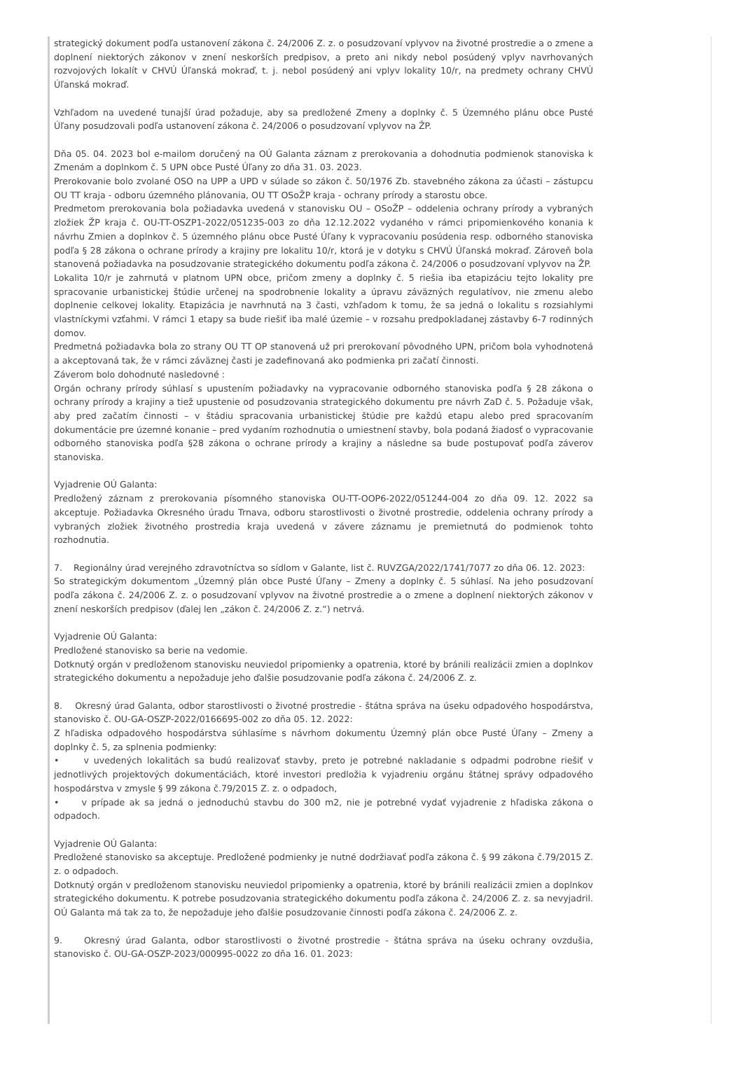strategický dokument podľa ustanovení zákona č. 24/2006 Z. z. o posudzovaní vplyvov na životné prostredie a o zmene a doplnení niektorých zákonov v znení neskorších predpisov, a preto ani nikdy nebol posúdený vplyv navrhovaných rozvojových lokalít v CHVÚ Úľanská mokraď, t. j. nebol posúdený ani vplyv lokality 10/r, na predmety ochrany CHVÚ Úľanská mokraď.
Vzhľadom na uvedené tunajší úrad požaduje, aby sa predložené Zmeny a doplnky č. 5 Územného plánu obce Pusté Úľany posudzovali podľa ustanovení zákona č. 24/2006 o posudzovaní vplyvov na ŽP.
Dňa 05. 04. 2023 bol e-mailom doručený na OÚ Galanta záznam z prerokovania a dohodnutia podmienok stanoviska k Zmenám a doplnkom č. 5 UPN obce Pusté Úľany zo dňa 31. 03. 2023.
Prerokovanie bolo zvolané OSO na UPP a UPD v súlade so zákon č. 50/1976 Zb. stavebného zákona za účasti – zástupcu OU TT kraja - odboru územného plánovania, OU TT OSoŽP kraja - ochrany prírody a starostu obce.
Predmetom prerokovania bola požiadavka uvedená v stanovisku OU – OSoŽP – oddelenia ochrany prírody a vybraných zložiek ŽP kraja č. OU-TT-OSZP1-2022/051235-003 zo dňa 12.12.2022 vydaného v rámci pripomienkového konania k návrhu Zmien a doplnkov č. 5 územného plánu obce Pusté Úľany k vypracovaniu posúdenia resp. odborného stanoviska podľa § 28 zákona o ochrane prírody a krajiny pre lokalitu 10/r, ktorá je v dotyku s CHVÚ Úľanská mokraď. Zároveň bola stanovená požiadavka na posudzovanie strategického dokumentu podľa zákona č. 24/2006 o posudzovaní vplyvov na ŽP.
Lokalita 10/r je zahrnutá v platnom UPN obce, pričom zmeny a doplnky č. 5 riešia iba etapizáciu tejto lokality pre spracovanie urbanistickej štúdie určenej na spodrobnenie lokality a úpravu záväzných regulatívov, nie zmenu alebo doplnenie celkovej lokality. Etapizácia je navrhnutá na 3 časti, vzhľadom k tomu, že sa jedná o lokalitu s rozsiahlymi vlastníckymi vzťahmi. V rámci 1 etapy sa bude riešiť iba malé územie – v rozsahu predpokladanej zástavby 6-7 rodinných domov.
Predmetná požiadavka bola zo strany OU TT OP stanovená už pri prerokovaní pôvodného UPN, pričom bola vyhodnotená a akceptovaná tak, že v rámci záväznej časti je zadefinovaná ako podmienka pri začatí činnosti.
Záverom bolo dohodnuté nasledovné :
Orgán ochrany prírody súhlasí s upustením požiadavky na vypracovanie odborného stanoviska podľa § 28 zákona o ochrany prírody a krajiny a tiež upustenie od posudzovania strategického dokumentu pre návrh ZaD č. 5. Požaduje však, aby pred začatím činnosti – v štádiu spracovania urbanistickej štúdie pre každú etapu alebo pred spracovaním dokumentácie pre územné konanie – pred vydaním rozhodnutia o umiestnení stavby, bola podaná žiadosť o vypracovanie odborného stanoviska podľa §28 zákona o ochrane prírody a krajiny a následne sa bude postupovať podľa záverov stanoviska.
Vyjadrenie OÚ Galanta:
Predložený záznam z prerokovania písomného stanoviska OU-TT-OOP6-2022/051244-004 zo dňa 09. 12. 2022 sa akceptuje. Požiadavka Okresného úradu Trnava, odboru starostlivosti o životné prostredie, oddelenia ochrany prírody a vybraných zložiek životného prostredia kraja uvedená v závere záznamu je premietnutá do podmienok tohto rozhodnutia.
7. Regionálny úrad verejného zdravotníctva so sídlom v Galante, list č. RUVZGA/2022/1741/7077 zo dňa 06. 12. 2023:
So strategickým dokumentom „Územný plán obce Pusté Úľany – Zmeny a doplnky č. 5 súhlasí. Na jeho posudzovaní podľa zákona č. 24/2006 Z. z. o posudzovaní vplyvov na životné prostredie a o zmene a doplnení niektorých zákonov v znení neskorších predpisov (ďalej len „zákon č. 24/2006 Z. z.“) netrvá.
Vyjadrenie OÚ Galanta:
Predložené stanovisko sa berie na vedomie.
Dotknutý orgán v predloženom stanovisku neuviedol pripomienky a opatrenia, ktoré by bránili realizácii zmien a doplnkov strategického dokumentu a nepožaduje jeho ďalšie posudzovanie podľa zákona č. 24/2006 Z. z.
8. Okresný úrad Galanta, odbor starostlivosti o životné prostredie - štátna správa na úseku odpadového hospodárstva, stanovisko č. OU-GA-OSZP-2022/0166695-002 zo dňa 05. 12. 2022:
Z hľadiska odpadového hospodárstva súhlasíme s návrhom dokumentu Územný plán obce Pusté Úľany – Zmeny a doplnky č. 5, za splnenia podmienky:
• v uvedených lokalitách sa budú realizovať stavby, preto je potrebné nakladanie s odpadmi podrobne riešiť v jednotlivých projektových dokumentáciách, ktoré investori predložia k vyjadreniu orgánu štátnej správy odpadového hospodárstva v zmysle § 99 zákona č.79/2015 Z. z. o odpadoch,
• v prípade ak sa jedná o jednoduchú stavbu do 300 m2, nie je potrebné vydať vyjadrenie z hľadiska zákona o odpadoch.
Vyjadrenie OÚ Galanta:
Predložené stanovisko sa akceptuje. Predložené podmienky je nutné dodržiavať podľa zákona č. § 99 zákona č.79/2015 Z. z. o odpadoch.
Dotknutý orgán v predloženom stanovisku neuviedol pripomienky a opatrenia, ktoré by bránili realizácii zmien a doplnkov strategického dokumentu. K potrebe posudzovania strategického dokumentu podľa zákona č. 24/2006 Z. z. sa nevyjadril. OÚ Galanta má tak za to, že nepožaduje jeho ďalšie posudzovanie činnosti podľa zákona č. 24/2006 Z. z.
9. Okresný úrad Galanta, odbor starostlivosti o životné prostredie - štátna správa na úseku ochrany ovzdušia, stanovisko č. OU-GA-OSZP-2023/000995-0022 zo dňa 16. 01. 2023: